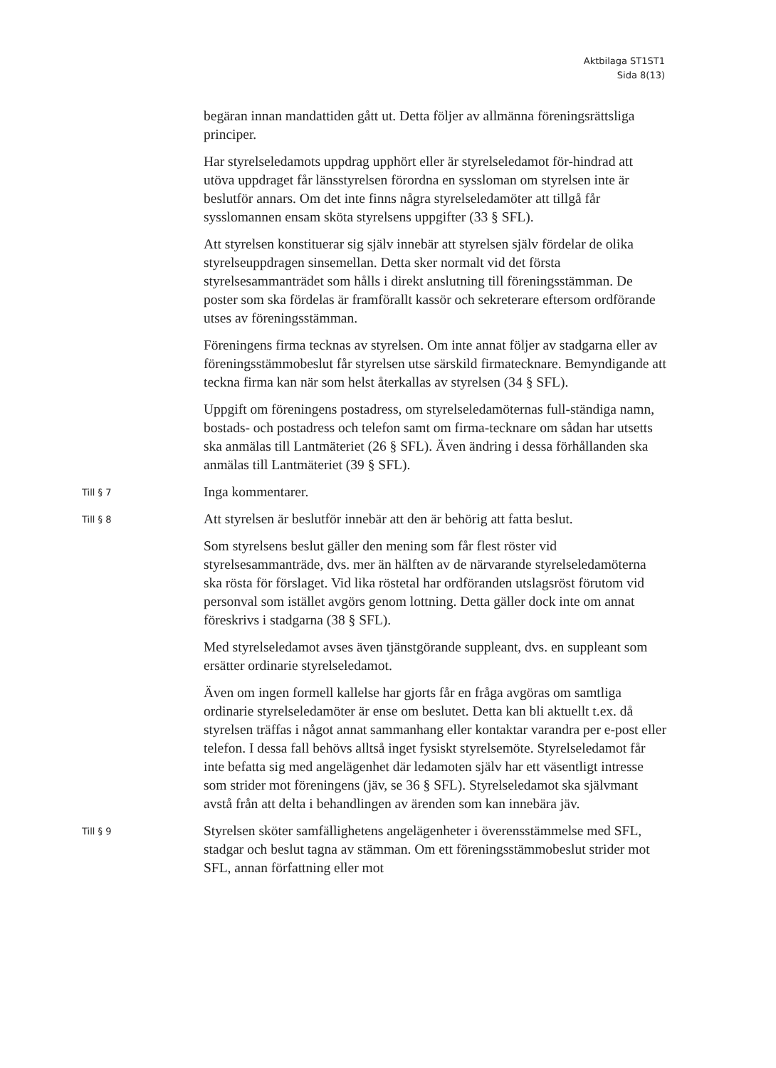Aktbilaga ST1ST1
Sida 8(13)
begäran innan mandattiden gått ut. Detta följer av allmänna föreningsrättsliga principer.
Har styrelseledamots uppdrag upphört eller är styrelseledamot för-hindrad att utöva uppdraget får länsstyrelsen förordna en syssloman om styrelsen inte är beslutför annars. Om det inte finns några styrelseledamöter att tillgå får sysslomannen ensam sköta styrelsens uppgifter (33 § SFL).
Att styrelsen konstituerar sig själv innebär att styrelsen själv fördelar de olika styrelseuppdragen sinsemellan. Detta sker normalt vid det första styrelsesammanträdet som hålls i direkt anslutning till föreningsstämman. De poster som ska fördelas är framförallt kassör och sekreterare eftersom ordförande utses av föreningsstämman.
Föreningens firma tecknas av styrelsen. Om inte annat följer av stadgarna eller av föreningsstämmobeslut får styrelsen utse särskild firmatecknare. Bemyndigande att teckna firma kan när som helst återkallas av styrelsen (34 § SFL).
Uppgift om föreningens postadress, om styrelseledamöternas full-ständiga namn, bostads- och postadress och telefon samt om firma-tecknare om sådan har utsetts ska anmälas till Lantmäteriet (26 § SFL). Även ändring i dessa förhållanden ska anmälas till Lantmäteriet (39 § SFL).
Till § 7
Inga kommentarer.
Till § 8
Att styrelsen är beslutför innebär att den är behörig att fatta beslut.
Som styrelsens beslut gäller den mening som får flest röster vid styrelsesammanträde, dvs. mer än hälften av de närvarande styrelseledamöterna ska rösta för förslaget. Vid lika röstetal har ordföranden utslagsröst förutom vid personval som istället avgörs genom lottning. Detta gäller dock inte om annat föreskrivs i stadgarna (38 § SFL).
Med styrelseledamot avses även tjänstgörande suppleant, dvs. en suppleant som ersätter ordinarie styrelseledamot.
Även om ingen formell kallelse har gjorts får en fråga avgöras om samtliga ordinarie styrelseledamöter är ense om beslutet. Detta kan bli aktuellt t.ex. då styrelsen träffas i något annat sammanhang eller kontaktar varandra per e-post eller telefon. I dessa fall behövs alltså inget fysiskt styrelsemöte. Styrelseledamot får inte befatta sig med angelägenhet där ledamoten själv har ett väsentligt intresse som strider mot föreningens (jäv, se 36 § SFL). Styrelseledamot ska självmant avstå från att delta i behandlingen av ärenden som kan innebära jäv.
Till § 9
Styrelsen sköter samfällighetens angelägenheter i överensstämmelse med SFL, stadgar och beslut tagna av stämman. Om ett föreningsstämmobeslut strider mot SFL, annan författning eller mot